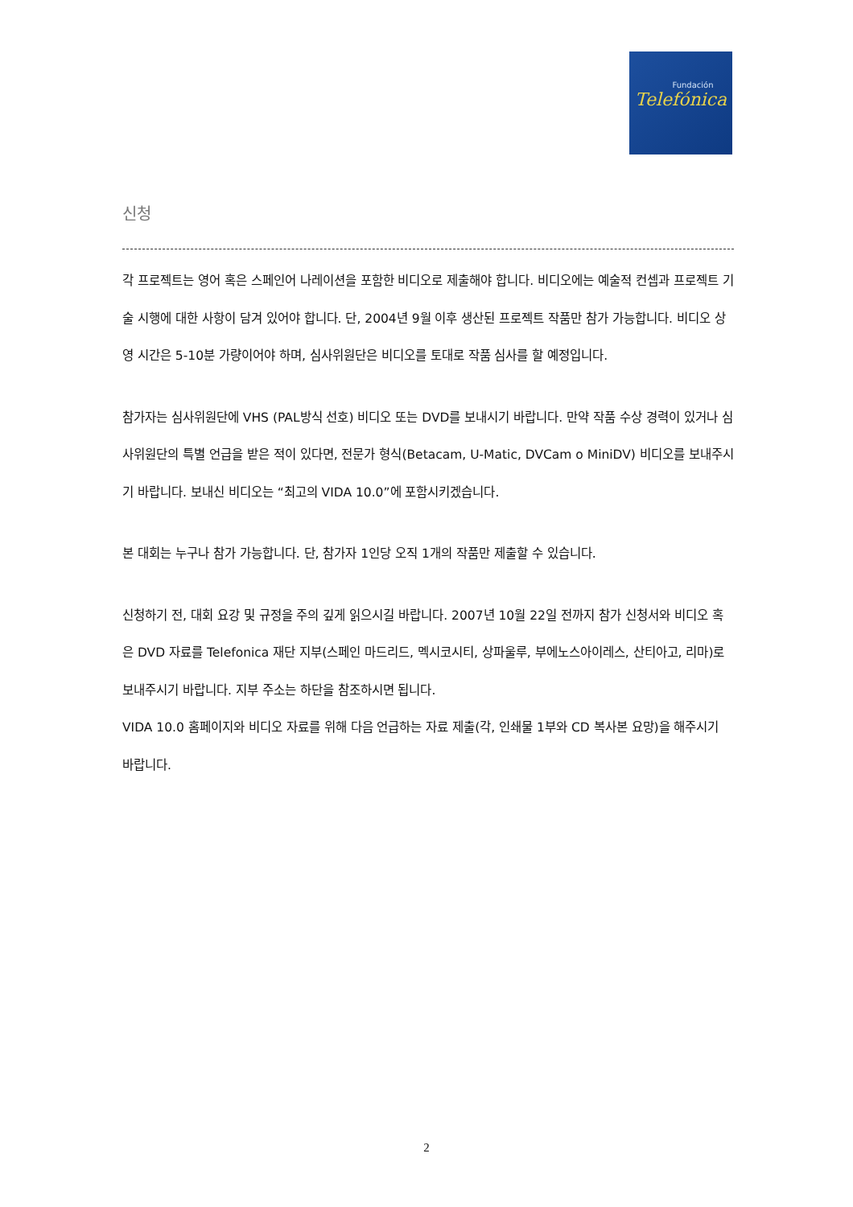Fundación
Telefónica
신청
각 프로젝트는 영어 혹은 스페인어 나레이션을 포함한 비디오로 제출해야 합니다. 비디오에는 예술적 컨셉과 프로젝트 기술 시행에 대한 사항이 담겨 있어야 합니다. 단, 2004년 9월 이후 생산된 프로젝트 작품만 참가 가능합니다. 비디오 상영 시간은 5-10분 가량이어야 하며, 심사위원단은 비디오를 토대로 작품 심사를 할 예정입니다.
참가자는 심사위원단에 VHS (PAL방식 선호) 비디오 또는 DVD를 보내시기 바랍니다. 만약 작품 수상 경력이 있거나 심사위원단의 특별 언급을 받은 적이 있다면, 전문가 형식(Betacam, U-Matic, DVCam o MiniDV) 비디오를 보내주시기 바랍니다. 보내신 비디오는 “최고의 VIDA 10.0”에 포함시키겠습니다.
본 대회는 누구나 참가 가능합니다. 단, 참가자 1인당 오직 1개의 작품만 제출할 수 있습니다.
신청하기 전, 대회 요강 및 규정을 주의 깊게 읽으시길 바랍니다. 2007년 10월 22일 전까지 참가 신청서와 비디오 혹은 DVD 자료를 Telefonica 재단 지부(스페인 마드리드, 멕시코시티, 상파울루, 부에노스아이레스, 산티아고, 리마)로 보내주시기 바랍니다. 지부 주소는 하단을 참조하시면 됩니다.
VIDA 10.0 홈페이지와 비디오 자료를 위해 다음 언급하는 자료 제출(각, 인쇄물 1부와 CD 복사본 요망)을 해주시기 바랍니다.
2